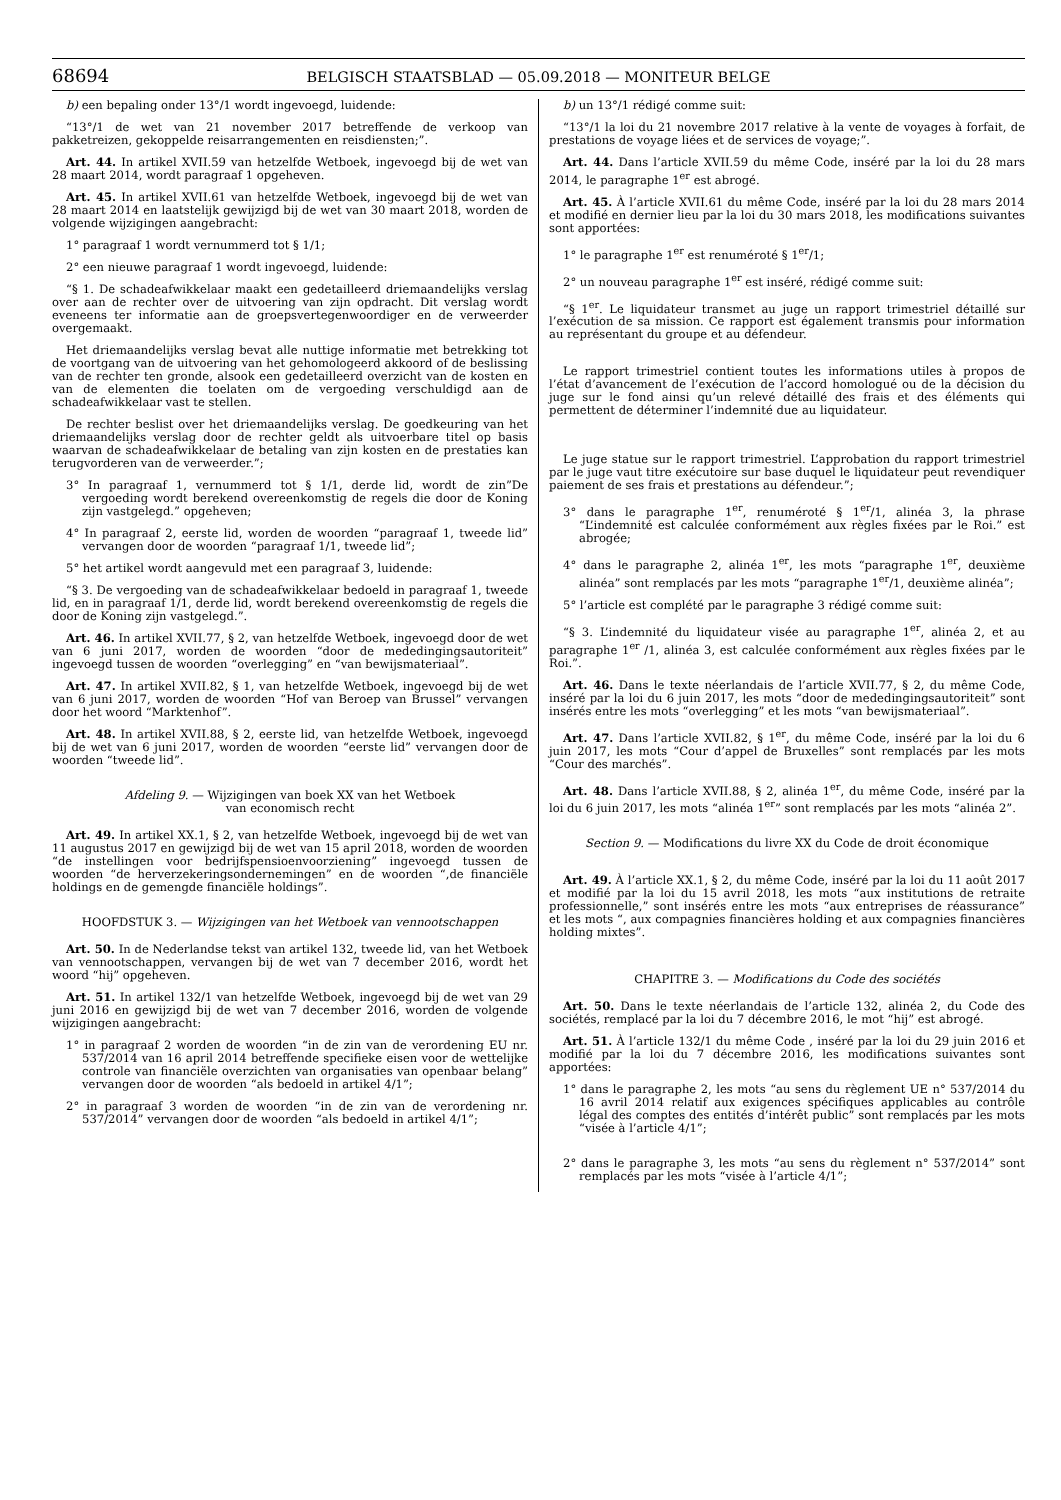68694 BELGISCH STAATSBLAD — 05.09.2018 — MONITEUR BELGE
b) een bepaling onder 13°/1 wordt ingevoegd, luidende:
“13°/1 de wet van 21 november 2017 betreffende de verkoop van pakketreizen, gekoppelde reisarrangementen en reisdiensten;”.
Art. 44. In artikel XVII.59 van hetzelfde Wetboek, ingevoegd bij de wet van 28 maart 2014, wordt paragraaf 1 opgeheven.
Art. 45. In artikel XVII.61 van hetzelfde Wetboek, ingevoegd bij de wet van 28 maart 2014 en laatstelijk gewijzigd bij de wet van 30 maart 2018, worden de volgende wijzigingen aangebracht:
1° paragraaf 1 wordt vernummerd tot § 1/1;
2° een nieuwe paragraaf 1 wordt ingevoegd, luidende:
“§ 1. De schadeafwikkelaar maakt een gedetailleerd driemaandelijks verslag over aan de rechter over de uitvoering van zijn opdracht. Dit verslag wordt eveneens ter informatie aan de groepsvertegenwoordiger en de verweerder overgemaakt.
Het driemaandelijks verslag bevat alle nuttige informatie met betrekking tot de voortgang van de uitvoering van het gehomologeerd akkoord of de beslissing van de rechter ten gronde, alsook een gedetailleerd overzicht van de kosten en van de elementen die toelaten om de vergoeding verschuldigd aan de schadeafwikkelaar vast te stellen.
De rechter beslist over het driemaandelijks verslag. De goedkeuring van het driemaandelijks verslag door de rechter geldt als uitvoerbare titel op basis waarvan de schadeafwikkelaar de betaling van zijn kosten en de prestaties kan terugvorderen van de verweerder.”;
3° In paragraaf 1, vernummerd tot § 1/1, derde lid, wordt de zin”De vergoeding wordt berekend overeenkomstig de regels die door de Koning zijn vastgelegd.” opgeheven;
4° In paragraaf 2, eerste lid, worden de woorden “paragraaf 1, tweede lid” vervangen door de woorden “paragraaf 1/1, tweede lid”;
5° het artikel wordt aangevuld met een paragraaf 3, luidende:
“§ 3. De vergoeding van de schadeafwikkelaar bedoeld in paragraaf 1, tweede lid, en in paragraaf 1/1, derde lid, wordt berekend overeenkomstig de regels die door de Koning zijn vastgelegd.”.
Art. 46. In artikel XVII.77, § 2, van hetzelfde Wetboek, ingevoegd door de wet van 6 juni 2017, worden de woorden “door de mededingingsautoriteit” ingevoegd tussen de woorden “overlegging” en “van bewijsmateriaal”.
Art. 47. In artikel XVII.82, § 1, van hetzelfde Wetboek, ingevoegd bij de wet van 6 juni 2017, worden de woorden “Hof van Beroep van Brussel” vervangen door het woord “Marktenhof”.
Art. 48. In artikel XVII.88, § 2, eerste lid, van hetzelfde Wetboek, ingevoegd bij de wet van 6 juni 2017, worden de woorden “eerste lid” vervangen door de woorden “tweede lid”.
Afdeling 9. — Wijzigingen van boek XX van het Wetboek
van economisch recht
Art. 49. In artikel XX.1, § 2, van hetzelfde Wetboek, ingevoegd bij de wet van 11 augustus 2017 en gewijzigd bij de wet van 15 april 2018, worden de woorden “de instellingen voor bedrijfspensioenvoorziening” ingevoegd tussen de woorden “de herverzekeringsondernemingen” en de woorden “,de financiële holdings en de gemengde financiële holdings”.
HOOFDSTUK 3. — Wijzigingen van het Wetboek van vennootschappen
Art. 50. In de Nederlandse tekst van artikel 132, tweede lid, van het Wetboek van vennootschappen, vervangen bij de wet van 7 december 2016, wordt het woord “hij” opgeheven.
Art. 51. In artikel 132/1 van hetzelfde Wetboek, ingevoegd bij de wet van 29 juni 2016 en gewijzigd bij de wet van 7 december 2016, worden de volgende wijzigingen aangebracht:
1° in paragraaf 2 worden de woorden “in de zin van de verordening EU nr. 537/2014 van 16 april 2014 betreffende specifieke eisen voor de wettelijke controle van financiële overzichten van organisaties van openbaar belang” vervangen door de woorden “als bedoeld in artikel 4/1”;
2° in paragraaf 3 worden de woorden “in de zin van de verordening nr. 537/2014” vervangen door de woorden “als bedoeld in artikel 4/1”;
b) un 13°/1 rédigé comme suit:
“13°/1 la loi du 21 novembre 2017 relative à la vente de voyages à forfait, de prestations de voyage liées et de services de voyage;”.
Art. 44. Dans l’article XVII.59 du même Code, inséré par la loi du 28 mars 2014, le paragraphe 1<sup>er</sup> est abrogé.
Art. 45. À l’article XVII.61 du même Code, inséré par la loi du 28 mars 2014 et modifié en dernier lieu par la loi du 30 mars 2018, les modifications suivantes sont apportées:
1° le paragraphe 1<sup>er</sup> est renuméroté § 1<sup>er</sup>/1;
2° un nouveau paragraphe 1<sup>er</sup> est inséré, rédigé comme suit:
“§ 1<sup>er</sup>. Le liquidateur transmet au juge un rapport trimestriel détaillé sur l’exécution de sa mission. Ce rapport est également transmis pour information au représentant du groupe et au défendeur.
Le rapport trimestriel contient toutes les informations utiles à propos de l’état d’avancement de l’exécution de l’accord homologué ou de la décision du juge sur le fond ainsi qu’un relevé détaillé des frais et des éléments qui permettent de déterminer l’indemnité due au liquidateur.
Le juge statue sur le rapport trimestriel. L’approbation du rapport trimestriel par le juge vaut titre exécutoire sur base duquel le liquidateur peut revendiquer paiement de ses frais et prestations au défendeur.”;
3° dans le paragraphe 1<sup>er</sup>, renuméroté § 1<sup>er</sup>/1, alinéa 3, la phrase “L’indemnité est calculée conformément aux règles fixées par le Roi.” est abrogée;
4° dans le paragraphe 2, alinéa 1<sup>er</sup>, les mots “paragraphe 1<sup>er</sup>, deuxième alinéa” sont remplacés par les mots “paragraphe 1<sup>er</sup>/1, deuxième alinéa”;
5° l’article est complété par le paragraphe 3 rédigé comme suit:
“§ 3. L’indemnité du liquidateur visée au paragraphe 1<sup>er</sup>, alinéa 2, et au paragraphe 1<sup>er</sup> /1, alinéa 3, est calculée conformément aux règles fixées par le Roi.”.
Art. 46. Dans le texte néerlandais de l’article XVII.77, § 2, du même Code, inséré par la loi du 6 juin 2017, les mots “door de mededingingsautoriteit” sont insérés entre les mots “overlegging” et les mots “van bewijsmateriaal”.
Art. 47. Dans l’article XVII.82, § 1<sup>er</sup>, du même Code, inséré par la loi du 6 juin 2017, les mots “Cour d’appel de Bruxelles” sont remplacés par les mots “Cour des marchés”.
Art. 48. Dans l’article XVII.88, § 2, alinéa 1<sup>er</sup>, du même Code, inséré par la loi du 6 juin 2017, les mots “alinéa 1<sup>er</sup>” sont remplacés par les mots “alinéa 2”.
Section 9. — Modifications du livre XX du Code de droit économique
Art. 49. À l’article XX.1, § 2, du même Code, inséré par la loi du 11 août 2017 et modifié par la loi du 15 avril 2018, les mots “aux institutions de retraite professionnelle,” sont insérés entre les mots “aux entreprises de réassurance” et les mots “, aux compagnies financières holding et aux compagnies financières holding mixtes”.
CHAPITRE 3. — Modifications du Code des sociétés
Art. 50. Dans le texte néerlandais de l’article 132, alinéa 2, du Code des sociétés, remplacé par la loi du 7 décembre 2016, le mot “hij” est abrogé.
Art. 51. À l’article 132/1 du même Code , inséré par la loi du 29 juin 2016 et modifié par la loi du 7 décembre 2016, les modifications suivantes sont apportées:
1° dans le paragraphe 2, les mots “au sens du règlement UE n° 537/2014 du 16 avril 2014 relatif aux exigences spécifiques applicables au contrôle légal des comptes des entités d’intérêt public” sont remplacés par les mots “visée à l’article 4/1”;
2° dans le paragraphe 3, les mots “au sens du règlement n° 537/2014” sont remplacés par les mots “visée à l’article 4/1”;